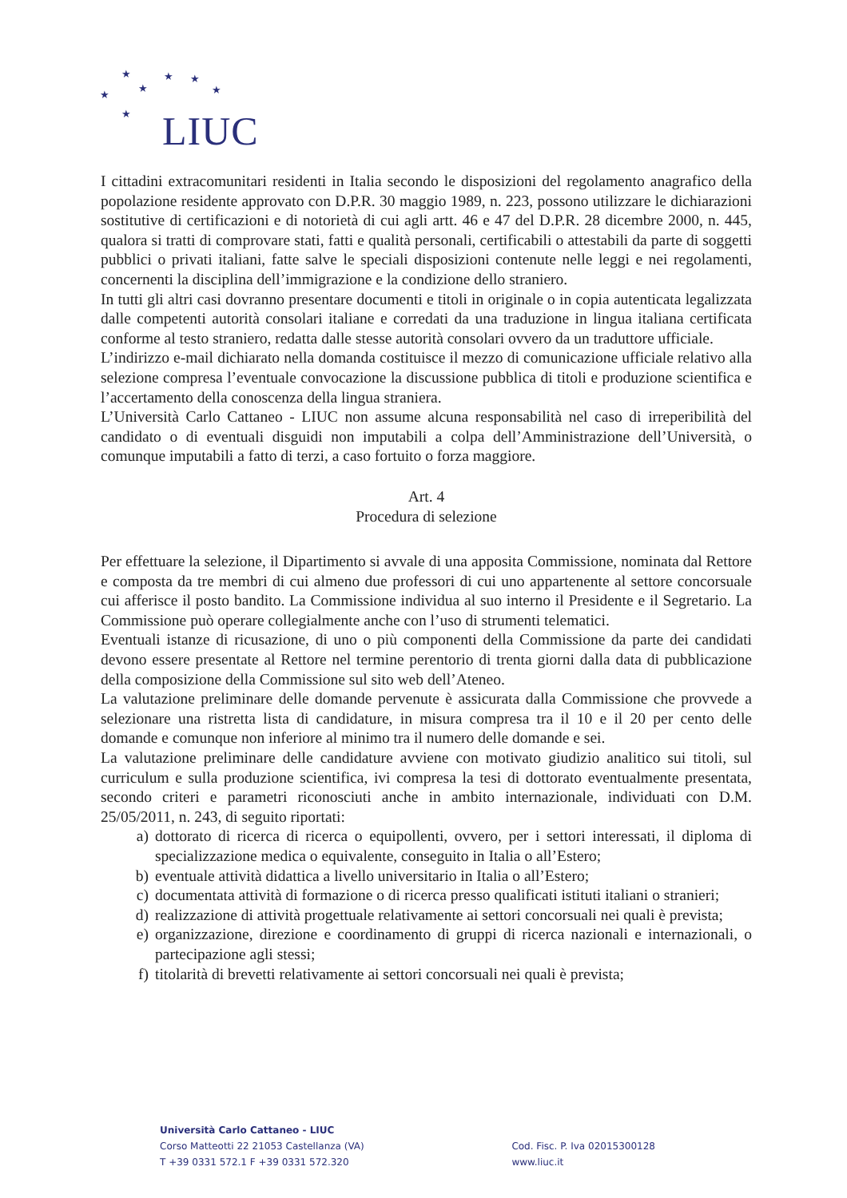★ ★ ★
★
★ ★
★ LIUC
I cittadini extracomunitari residenti in Italia secondo le disposizioni del regolamento anagrafico della popolazione residente approvato con D.P.R. 30 maggio 1989, n. 223, possono utilizzare le dichiarazioni sostitutive di certificazioni e di notorietà di cui agli artt. 46 e 47 del D.P.R. 28 dicembre 2000, n. 445, qualora si tratti di comprovare stati, fatti e qualità personali, certificabili o attestabili da parte di soggetti pubblici o privati italiani, fatte salve le speciali disposizioni contenute nelle leggi e nei regolamenti, concernenti la disciplina dell’immigrazione e la condizione dello straniero.
In tutti gli altri casi dovranno presentare documenti e titoli in originale o in copia autenticata legalizzata dalle competenti autorità consolari italiane e corredati da una traduzione in lingua italiana certificata conforme al testo straniero, redatta dalle stesse autorità consolari ovvero da un traduttore ufficiale.
L’indirizzo e-mail dichiarato nella domanda costituisce il mezzo di comunicazione ufficiale relativo alla selezione compresa l’eventuale convocazione la discussione pubblica di titoli e produzione scientifica e l’accertamento della conoscenza della lingua straniera.
L’Università Carlo Cattaneo - LIUC non assume alcuna responsabilità nel caso di irreperibilità del candidato o di eventuali disguidi non imputabili a colpa dell’Amministrazione dell’Università, o comunque imputabili a fatto di terzi, a caso fortuito o forza maggiore.
Art. 4
Procedura di selezione
Per effettuare la selezione, il Dipartimento si avvale di una apposita Commissione, nominata dal Rettore e composta da tre membri di cui almeno due professori di cui uno appartenente al settore concorsuale cui afferisce il posto bandito. La Commissione individua al suo interno il Presidente e il Segretario. La Commissione può operare collegialmente anche con l’uso di strumenti telematici.
Eventuali istanze di ricusazione, di uno o più componenti della Commissione da parte dei candidati devono essere presentate al Rettore nel termine perentorio di trenta giorni dalla data di pubblicazione della composizione della Commissione sul sito web dell’Ateneo.
La valutazione preliminare delle domande pervenute è assicurata dalla Commissione che provvede a selezionare una ristretta lista di candidature, in misura compresa tra il 10 e il 20 per cento delle domande e comunque non inferiore al minimo tra il numero delle domande e sei.
La valutazione preliminare delle candidature avviene con motivato giudizio analitico sui titoli, sul curriculum e sulla produzione scientifica, ivi compresa la tesi di dottorato eventualmente presentata, secondo criteri e parametri riconosciuti anche in ambito internazionale, individuati con D.M. 25/05/2011, n. 243, di seguito riportati:
a) dottorato di ricerca di ricerca o equipollenti, ovvero, per i settori interessati, il diploma di specializzazione medica o equivalente, conseguito in Italia o all’Estero;
b) eventuale attività didattica a livello universitario in Italia o all’Estero;
c) documentata attività di formazione o di ricerca presso qualificati istituti italiani o stranieri;
d) realizzazione di attività progettuale relativamente ai settori concorsuali nei quali è prevista;
e) organizzazione, direzione e coordinamento di gruppi di ricerca nazionali e internazionali, o partecipazione agli stessi;
f) titolarità di brevetti relativamente ai settori concorsuali nei quali è prevista;
Università Carlo Cattaneo - LIUC
Corso Matteotti 22 21053 Castellanza (VA)
T +39 0331 572.1 F +39 0331 572.320
Cod. Fisc. P. Iva 02015300128
www.liuc.it